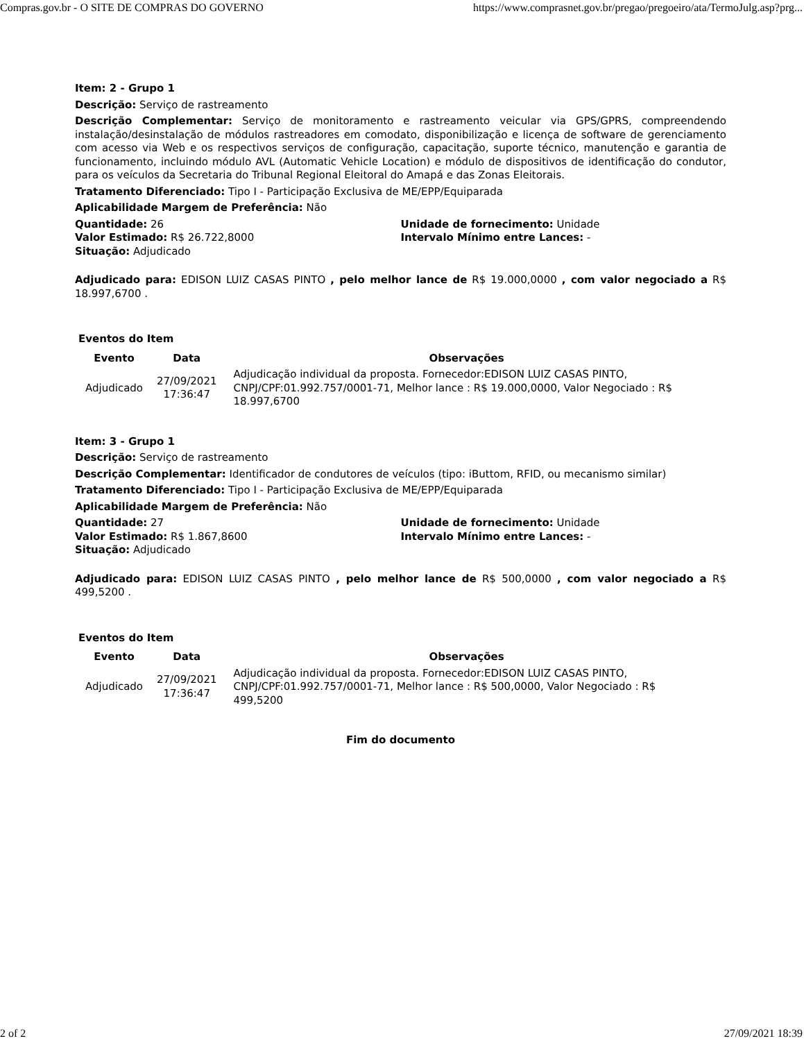Compras.gov.br - O SITE DE COMPRAS DO GOVERNO https://www.comprasnet.gov.br/pregao/pregoeiro/ata/TermoJulg.asp?prg...
Item: 2 - Grupo 1
Descrição: Serviço de rastreamento
Descrição Complementar: Serviço de monitoramento e rastreamento veicular via GPS/GPRS, compreendendo instalação/desinstalação de módulos rastreadores em comodato, disponibilização e licença de software de gerenciamento com acesso via Web e os respectivos serviços de configuração, capacitação, suporte técnico, manutenção e garantia de funcionamento, incluindo módulo AVL (Automatic Vehicle Location) e módulo de dispositivos de identificação do condutor, para os veículos da Secretaria do Tribunal Regional Eleitoral do Amapá e das Zonas Eleitorais.
Tratamento Diferenciado: Tipo I - Participação Exclusiva de ME/EPP/Equiparada
Aplicabilidade Margem de Preferência: Não
Quantidade: 26 Unidade de fornecimento: Unidade
Valor Estimado: R$ 26.722,8000 Intervalo Mínimo entre Lances: -
Situação: Adjudicado
Adjudicado para: EDISON LUIZ CASAS PINTO , pelo melhor lance de R$ 19.000,0000 , com valor negociado a R$ 18.997,6700 .
Eventos do Item
| Evento | Data | Observações |
| --- | --- | --- |
| Adjudicado | 27/09/2021 17:36:47 | Adjudicação individual da proposta. Fornecedor:EDISON LUIZ CASAS PINTO, CNPJ/CPF:01.992.757/0001-71, Melhor lance : R$ 19.000,0000, Valor Negociado : R$ 18.997,6700 |
Item: 3 - Grupo 1
Descrição: Serviço de rastreamento
Descrição Complementar: Identificador de condutores de veículos (tipo: iButtom, RFID, ou mecanismo similar)
Tratamento Diferenciado: Tipo I - Participação Exclusiva de ME/EPP/Equiparada
Aplicabilidade Margem de Preferência: Não
Quantidade: 27 Unidade de fornecimento: Unidade
Valor Estimado: R$ 1.867,8600 Intervalo Mínimo entre Lances: -
Situação: Adjudicado
Adjudicado para: EDISON LUIZ CASAS PINTO , pelo melhor lance de R$ 500,0000 , com valor negociado a R$ 499,5200 .
Eventos do Item
| Evento | Data | Observações |
| --- | --- | --- |
| Adjudicado | 27/09/2021 17:36:47 | Adjudicação individual da proposta. Fornecedor:EDISON LUIZ CASAS PINTO, CNPJ/CPF:01.992.757/0001-71, Melhor lance : R$ 500,0000, Valor Negociado : R$ 499,5200 |
Fim do documento
2 of 2 27/09/2021 18:39